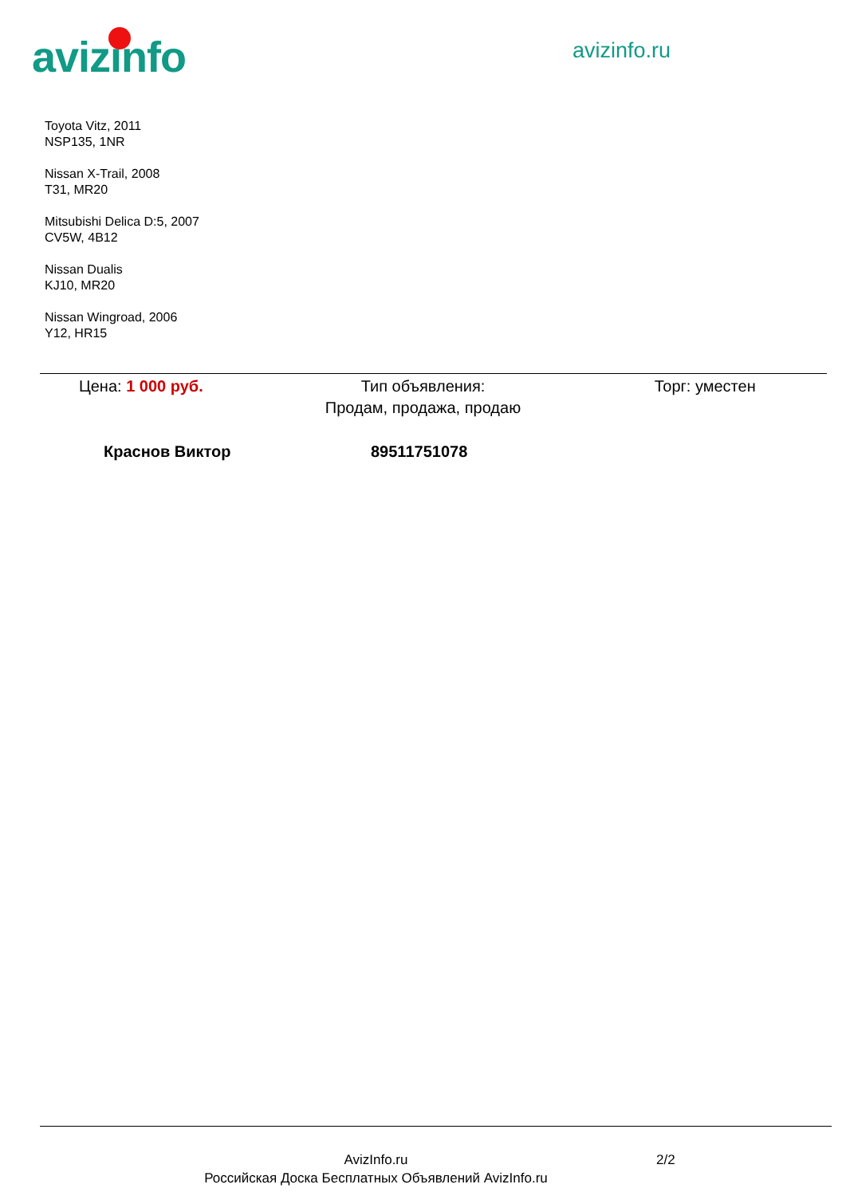avizinfo
avizinfo.ru
Toyota Vitz, 2011
NSP135, 1NR
Nissan X-Trail, 2008
T31, MR20
Mitsubishi Delica D:5, 2007
CV5W, 4B12
Nissan Dualis
KJ10, MR20
Nissan Wingroad, 2006
Y12, HR15
Цена: 1 000 руб. Тип объявления:
Продам, продажа, продаю
Торг: уместен
Краснов Виктор 89511751078
AvizInfo.ru
Российская Доска Бесплатных Объявлений AvizInfo.ru
2/2